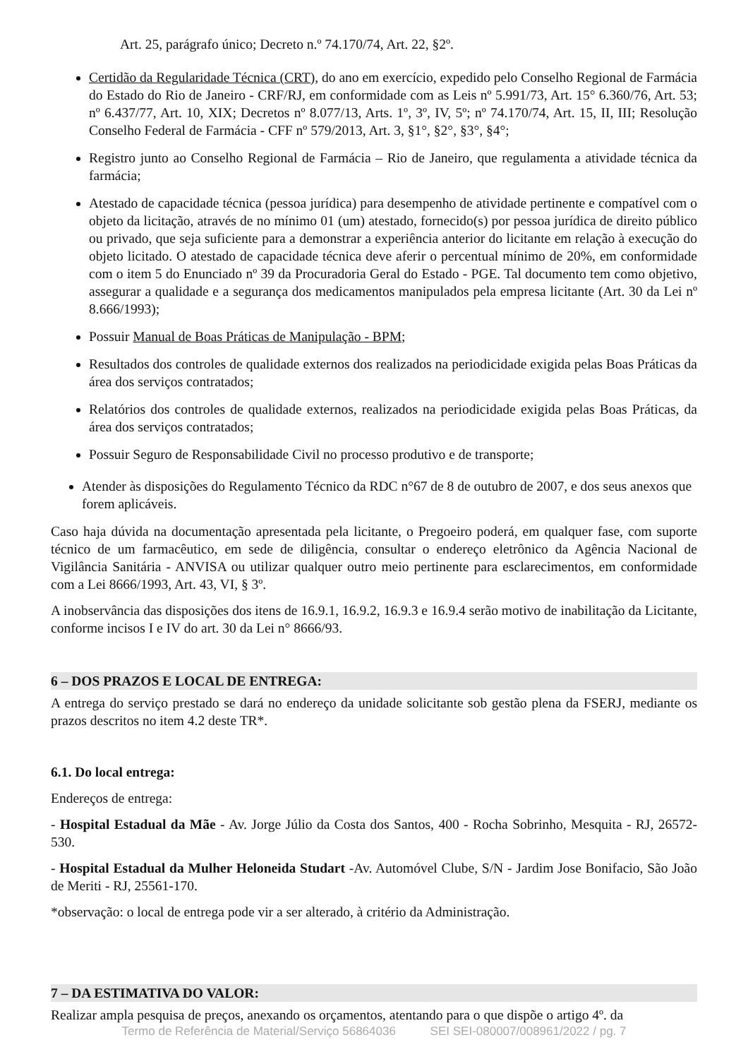Art. 25, parágrafo único; Decreto n.º 74.170/74, Art. 22, §2º.
Certidão da Regularidade Técnica (CRT), do ano em exercício, expedido pelo Conselho Regional de Farmácia do Estado do Rio de Janeiro - CRF/RJ, em conformidade com as Leis nº 5.991/73, Art. 15° 6.360/76, Art. 53; nº 6.437/77, Art. 10, XIX; Decretos nº 8.077/13, Arts. 1º, 3º, IV, 5º; nº 74.170/74, Art. 15, II, III; Resolução Conselho Federal de Farmácia - CFF nº 579/2013, Art. 3, §1°, §2°, §3°, §4°;
Registro junto ao Conselho Regional de Farmácia – Rio de Janeiro, que regulamenta a atividade técnica da farmácia;
Atestado de capacidade técnica (pessoa jurídica) para desempenho de atividade pertinente e compatível com o objeto da licitação, através de no mínimo 01 (um) atestado, fornecido(s) por pessoa jurídica de direito público ou privado, que seja suficiente para a demonstrar a experiência anterior do licitante em relação à execução do objeto licitado. O atestado de capacidade técnica deve aferir o percentual mínimo de 20%, em conformidade com o item 5 do Enunciado nº 39 da Procuradoria Geral do Estado - PGE. Tal documento tem como objetivo, assegurar a qualidade e a segurança dos medicamentos manipulados pela empresa licitante (Art. 30 da Lei nº 8.666/1993);
Possuir Manual de Boas Práticas de Manipulação - BPM;
Resultados dos controles de qualidade externos dos realizados na periodicidade exigida pelas Boas Práticas da área dos serviços contratados;
Relatórios dos controles de qualidade externos, realizados na periodicidade exigida pelas Boas Práticas, da área dos serviços contratados;
Possuir Seguro de Responsabilidade Civil no processo produtivo e de transporte;
Atender às disposições do Regulamento Técnico da RDC n°67 de 8 de outubro de 2007, e dos seus anexos que forem aplicáveis.
Caso haja dúvida na documentação apresentada pela licitante, o Pregoeiro poderá, em qualquer fase, com suporte técnico de um farmacêutico, em sede de diligência, consultar o endereço eletrônico da Agência Nacional de Vigilância Sanitária - ANVISA ou utilizar qualquer outro meio pertinente para esclarecimentos, em conformidade com a Lei 8666/1993, Art. 43, VI, § 3º.
A inobservância das disposições dos itens de 16.9.1, 16.9.2, 16.9.3 e 16.9.4 serão motivo de inabilitação da Licitante, conforme incisos I e IV do art. 30 da Lei n° 8666/93.
6 – DOS PRAZOS E LOCAL DE ENTREGA:
A entrega do serviço prestado se dará no endereço da unidade solicitante sob gestão plena da FSERJ, mediante os prazos descritos no item 4.2 deste TR*.
6.1. Do local entrega:
Endereços de entrega:
- Hospital Estadual da Mãe - Av. Jorge Júlio da Costa dos Santos, 400 - Rocha Sobrinho, Mesquita - RJ, 26572-530.
- Hospital Estadual da Mulher Heloneida Studart -Av. Automóvel Clube, S/N - Jardim Jose Bonifacio, São João de Meriti - RJ, 25561-170.
*observação: o local de entrega pode vir a ser alterado, à critério da Administração.
7 – DA ESTIMATIVA DO VALOR:
Realizar ampla pesquisa de preços, anexando os orçamentos, atentando para o que dispõe o artigo 4º. da
Termo de Referência de Material/Serviço 56864036 SEI SEI-080007/008961/2022 / pg. 7